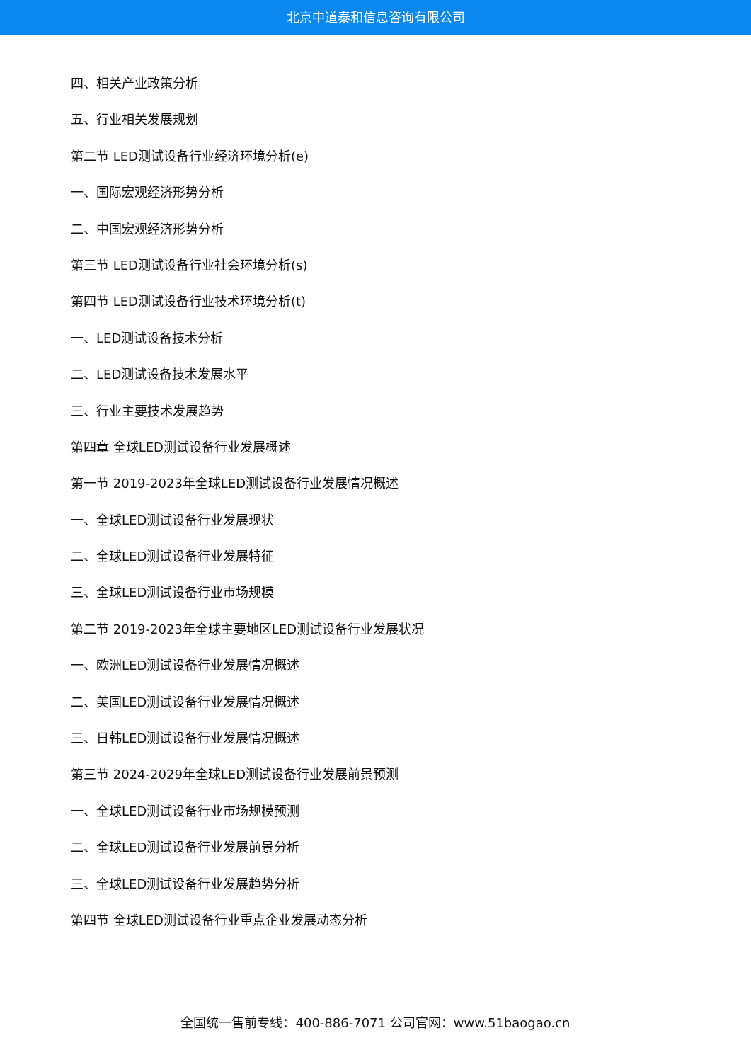北京中道泰和信息咨询有限公司
四、相关产业政策分析
五、行业相关发展规划
第二节 LED测试设备行业经济环境分析(e)
一、国际宏观经济形势分析
二、中国宏观经济形势分析
第三节 LED测试设备行业社会环境分析(s)
第四节 LED测试设备行业技术环境分析(t)
一、LED测试设备技术分析
二、LED测试设备技术发展水平
三、行业主要技术发展趋势
第四章 全球LED测试设备行业发展概述
第一节 2019-2023年全球LED测试设备行业发展情况概述
一、全球LED测试设备行业发展现状
二、全球LED测试设备行业发展特征
三、全球LED测试设备行业市场规模
第二节 2019-2023年全球主要地区LED测试设备行业发展状况
一、欧洲LED测试设备行业发展情况概述
二、美国LED测试设备行业发展情况概述
三、日韩LED测试设备行业发展情况概述
第三节 2024-2029年全球LED测试设备行业发展前景预测
一、全球LED测试设备行业市场规模预测
二、全球LED测试设备行业发展前景分析
三、全球LED测试设备行业发展趋势分析
第四节 全球LED测试设备行业重点企业发展动态分析
全国统一售前专线：400-886-7071 公司官网：www.51baogao.cn